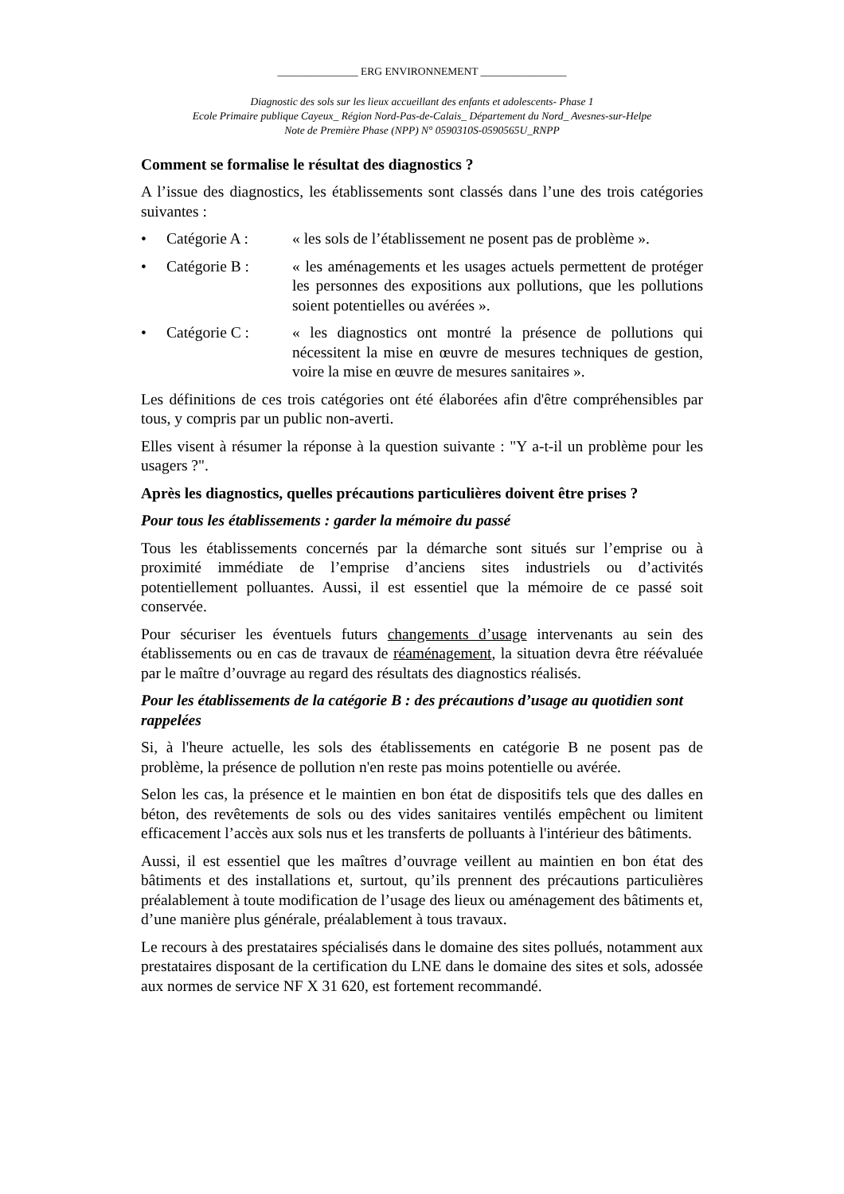_______________ ERG ENVIRONNEMENT ________________
Diagnostic des sols sur les lieux accueillant des enfants et adolescents- Phase 1
Ecole Primaire publique Cayeux_ Région Nord-Pas-de-Calais_ Département du Nord_ Avesnes-sur-Helpe
Note de Première Phase (NPP) N° 0590310S-0590565U_RNPP
Comment se formalise le résultat des diagnostics ?
A l’issue des diagnostics, les établissements sont classés dans l’une des trois catégories suivantes :
• Catégorie A : « les sols de l’établissement ne posent pas de problème ».
• Catégorie B : « les aménagements et les usages actuels permettent de protéger les personnes des expositions aux pollutions, que les pollutions soient potentielles ou avérées ».
• Catégorie C : « les diagnostics ont montré la présence de pollutions qui nécessitent la mise en œuvre de mesures techniques de gestion, voire la mise en œuvre de mesures sanitaires ».
Les définitions de ces trois catégories ont été élaborées afin d'être compréhensibles par tous, y compris par un public non-averti.
Elles visent à résumer la réponse à la question suivante : "Y a-t-il un problème pour les usagers ?".
Après les diagnostics, quelles précautions particulières doivent être prises ?
Pour tous les établissements : garder la mémoire du passé
Tous les établissements concernés par la démarche sont situés sur l’emprise ou à proximité immédiate de l’emprise d’anciens sites industriels ou d’activités potentiellement polluantes. Aussi, il est essentiel que la mémoire de ce passé soit conservée.
Pour sécuriser les éventuels futurs changements d’usage intervenants au sein des établissements ou en cas de travaux de réaménagement, la situation devra être réévaluée par le maître d’ouvrage au regard des résultats des diagnostics réalisés.
Pour les établissements de la catégorie B : des précautions d’usage au quotidien sont rappelées
Si, à l'heure actuelle, les sols des établissements en catégorie B ne posent pas de problème, la présence de pollution n'en reste pas moins potentielle ou avérée.
Selon les cas, la présence et le maintien en bon état de dispositifs tels que des dalles en béton, des revêtements de sols ou des vides sanitaires ventilés empêchent ou limitent efficacement l’accès aux sols nus et les transferts de polluants à l'intérieur des bâtiments.
Aussi, il est essentiel que les maîtres d’ouvrage veillent au maintien en bon état des bâtiments et des installations et, surtout, qu’ils prennent des précautions particulières préalablement à toute modification de l’usage des lieux ou aménagement des bâtiments et, d’une manière plus générale, préalablement à tous travaux.
Le recours à des prestataires spécialisés dans le domaine des sites pollués, notamment aux prestataires disposant de la certification du LNE dans le domaine des sites et sols, adossée aux normes de service NF X 31 620, est fortement recommandé.